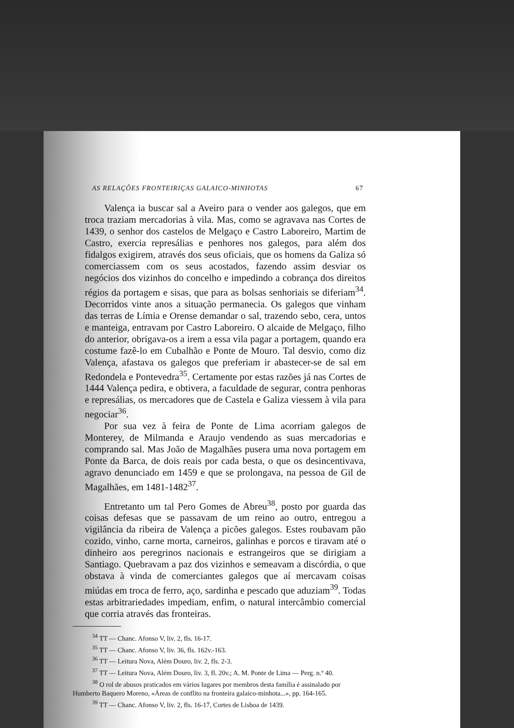AS RELAÇÕES FRONTEIRIÇAS GALAICO-MINHOTAS 67
Valença ia buscar sal a Aveiro para o vender aos galegos, que em troca traziam mercadorias à vila. Mas, como se agravava nas Cortes de 1439, o senhor dos castelos de Melgaço e Castro Laboreiro, Martim de Castro, exercia represálias e penhores nos galegos, para além dos fidalgos exigirem, através dos seus oficiais, que os homens da Galiza só comerciassem com os seus acostados, fazendo assim desviar os negócios dos vizinhos do concelho e impedindo a cobrança dos direitos régios da portagem e sisas, que para as bolsas senhoriais se diferiam<sup>34</sup>. Decorridos vinte anos a situação permanecia. Os galegos que vinham das terras de Límia e Orense demandar o sal, trazendo sebo, cera, untos e manteiga, entravam por Castro Laboreiro. O alcaide de Melgaço, filho do anterior, obrigava-os a irem a essa vila pagar a portagem, quando era costume fazê-lo em Cubalhão e Ponte de Mouro. Tal desvio, como diz Valença, afastava os galegos que preferiam ir abastecer-se de sal em Redondela e Pontevedra<sup>35</sup>. Certamente por estas razões já nas Cortes de 1444 Valença pedira, e obtivera, a faculdade de segurar, contra penhoras e represálias, os mercadores que de Castela e Galiza viessem à vila para negociar<sup>36</sup>.
Por sua vez à feira de Ponte de Lima acorriam galegos de Monterey, de Milmanda e Araujo vendendo as suas mercadorias e comprando sal. Mas João de Magalhães pusera uma nova portagem em Ponte da Barca, de dois reais por cada besta, o que os desincentivava, agravo denunciado em 1459 e que se prolongava, na pessoa de Gil de Magalhães, em 1481-1482<sup>37</sup>.
Entretanto um tal Pero Gomes de Abreu<sup>38</sup>, posto por guarda das coisas defesas que se passavam de um reino ao outro, entregou a vigilância da ribeira de Valença a picões galegos. Estes roubavam pão cozido, vinho, carne morta, carneiros, galinhas e porcos e tiravam até o dinheiro aos peregrinos nacionais e estrangeiros que se dirigiam a Santiago. Quebravam a paz dos vizinhos e semeavam a discórdia, o que obstava à vinda de comerciantes galegos que aí mercavam coisas miúdas em troca de ferro, aço, sardinha e pescado que aduziam<sup>39</sup>. Todas estas arbitrariedades impediam, enfim, o natural intercâmbio comercial que corria através das fronteiras.
<sup>34</sup> TT — Chanc. Afonso V, liv. 2, fls. 16-17.
<sup>35</sup> TT — Chanc. Afonso V, liv. 36, fls. 162v.-163.
<sup>36</sup> TT — Leitura Nova, Além Douro, liv. 2, fls. 2-3.
<sup>37</sup> TT — Leitura Nova, Além Douro, liv. 3, fl. 20v.; A. M. Ponte de Lima — Perg. n.º 40.
<sup>38</sup> O rol de abusos praticados em vários lugares por membros desta família é assinalado por Humberto Baquero Moreno, «Áreas de conflito na fronteira galaico-minhota...», pp. 164-165.
<sup>39</sup> TT — Chanc. Afonso V, liv. 2, fls. 16-17, Cortes de Lisboa de 1439.